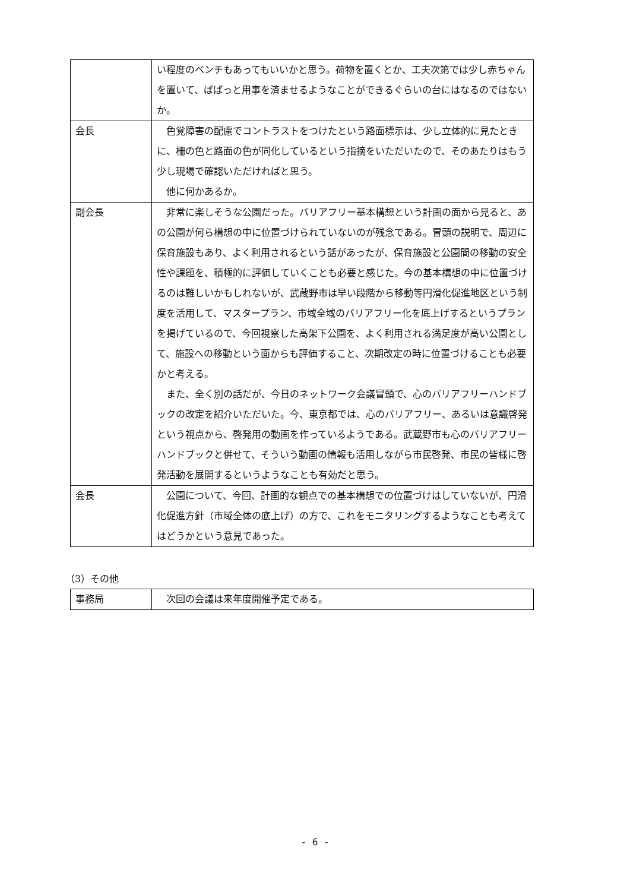| | い程度のベンチもあってもいいかと思う。荷物を置くとか、工夫次第では少し赤ちゃんを置いて、ぱぱっと用事を済ませるようなことができるぐらいの台にはなるのではないか。 |
| 会長 | 色覚障害の配慮でコントラストをつけたという路面標示は、少し立体的に見たときに、柵の色と路面の色が同化しているという指摘をいただいたので、そのあたりはもう少し現場で確認いただければと思う。 他に何かあるか。 |
| 副会長 | 非常に楽しそうな公園だった。バリアフリー基本構想という計画の面から見ると、あの公園が何ら構想の中に位置づけられていないのが残念である。冒頭の説明で、周辺に保育施設もあり、よく利用されるという話があったが、保育施設と公園間の移動の安全性や課題を、積極的に評価していくことも必要と感じた。今の基本構想の中に位置づけるのは難しいかもしれないが、武蔵野市は早い段階から移動等円滑化促進地区という制度を活用して、マスタープラン、市域全域のバリアフリー化を底上げするというプランを掲げているので、今回視察した高架下公園を、よく利用される満足度が高い公園として、施設への移動という面からも評価すること、次期改定の時に位置づけることも必要かと考える。 また、全く別の話だが、今日のネットワーク会議冒頭で、心のバリアフリーハンドブックの改定を紹介いただいた。今、東京都では、心のバリアフリー、あるいは意識啓発という視点から、啓発用の動画を作っているようである。武蔵野市も心のバリアフリーハンドブックと併せて、そういう動画の情報も活用しながら市民啓発、市民の皆様に啓発活動を展開するというようなことも有効だと思う。 |
| 会長 | 公園について、今回、計画的な観点での基本構想での位置づけはしていないが、円滑化促進方針（市域全体の底上げ）の方で、これをモニタリングするようなことも考えてはどうかという意見であった。 |
（3）その他
| 事務局 | 次回の会議は来年度開催予定である。 |
- 6 -